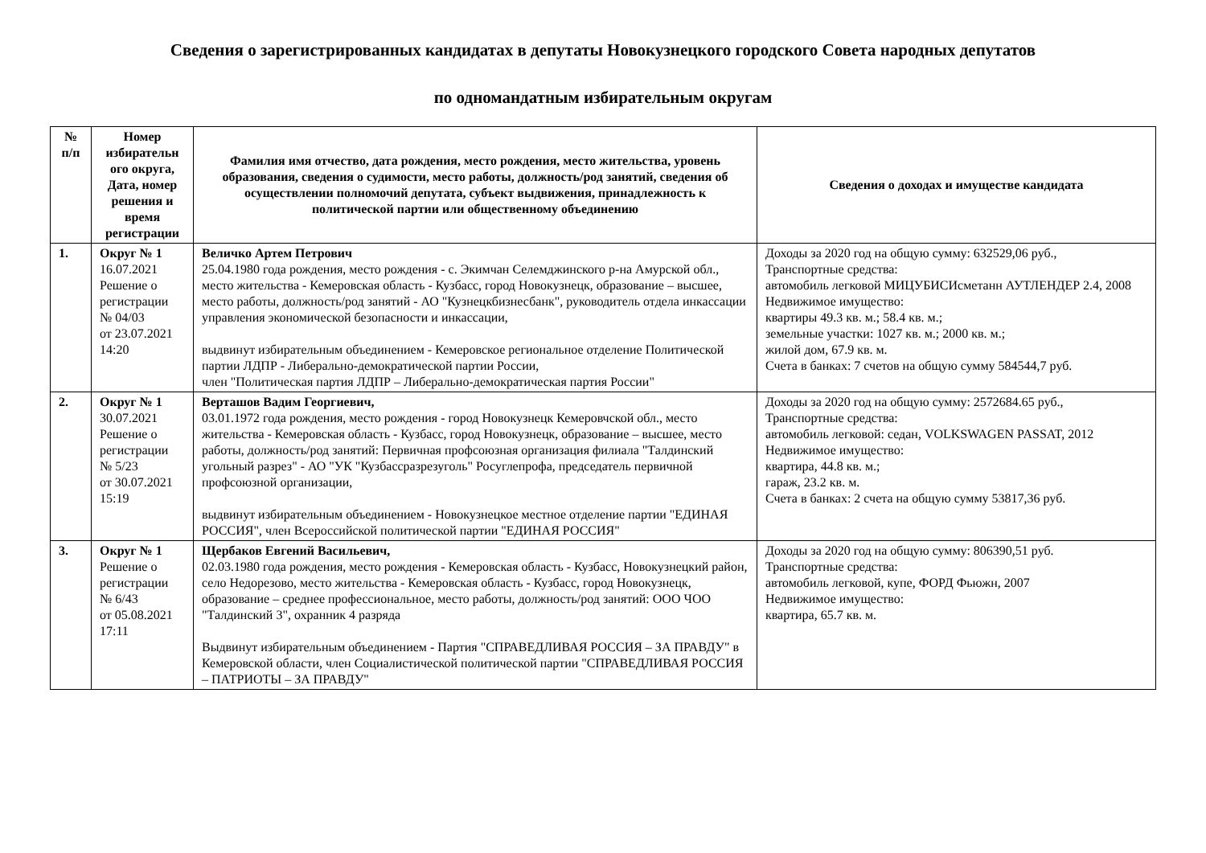Сведения о зарегистрированных кандидатах в депутаты Новокузнецкого городского Совета народных депутатов
по одномандатным избирательным округам
| № п/п | Номер избирательн ого округа, Дата, номер решения и время регистрации | Фамилия имя отчество, дата рождения, место рождения, место жительства, уровень образования, сведения о судимости, место работы, должность/род занятий, сведения об осуществлении полномочий депутата, субъект выдвижения, принадлежность к политической партии или общественному объединению | Сведения о доходах и имуществе кандидата |
| --- | --- | --- | --- |
| 1. | Округ № 1 16.07.2021 Решение о регистрации № 04/03 от 23.07.2021 14:20 | Величко Артем Петрович 25.04.1980 года рождения, место рождения - с. Экимчан Селемджинского р-на Амурской обл., место жительства - Кемеровская область - Кузбасс, город Новокузнецк, образование – высшее, место работы, должность/род занятий - АО "Кузнецкбизнесбанк", руководитель отдела инкассации управления экономической безопасности и инкассации, выдвинут избирательным объединением - Кемеровское региональное отделение Политической партии ЛДПР - Либерально-демократической партии России, член "Политическая партия ЛДПР – Либерально-демократическая партия России" | Доходы за 2020 год на общую сумму: 632529,06 руб., Транспортные средства: автомобиль легковой МИЦУБИСИсметанн АУТЛЕНДЕР 2.4, 2008 Недвижимое имущество: квартиры 49.3 кв. м.; 58.4 кв. м.; земельные участки: 1027 кв. м.; 2000 кв. м.; жилой дом, 67.9 кв. м. Счета в банках: 7 счетов на общую сумму 584544,7 руб. |
| 2. | Округ № 1 30.07.2021 Решение о регистрации № 5/23 от 30.07.2021 15:19 | Верташов Вадим Георгиевич, 03.01.1972 года рождения, место рождения - город Новокузнецк Кемеровчской обл., место жительства - Кемеровская область - Кузбасс, город Новокузнецк, образование – высшее, место работы, должность/род занятий: Первичная профсоюзная организация филиала "Талдинский угольный разрез" - АО "УК "Кузбассразрезуголь" Росуглепрофа, председатель первичной профсоюзной организации, выдвинут избирательным объединением - Новокузнецкое местное отделение партии "ЕДИНАЯ РОССИЯ", член Всероссийской политической партии "ЕДИНАЯ РОССИЯ" | Доходы за 2020 год на общую сумму: 2572684.65 руб., Транспортные средства: автомобиль легковой: седан, VOLKSWAGEN PASSAT, 2012 Недвижимое имущество: квартира, 44.8 кв. м.; гараж, 23.2 кв. м. Счета в банках: 2 счета на общую сумму 53817,36 руб. |
| 3. | Округ № 1 Решение о регистрации № 6/43 от 05.08.2021 17:11 | Щербаков Евгений Васильевич, 02.03.1980 года рождения, место рождения - Кемеровская область - Кузбасс, Новокузнецкий район, село Недорезово, место жительства - Кемеровская область - Кузбасс, город Новокузнецк, образование – среднее профессиональное, место работы, должность/род занятий: ООО ЧОО "Талдинский 3", охранник 4 разряда Выдвинут избирательным объединением - Партия "СПРАВЕДЛИВАЯ РОССИЯ – ЗА ПРАВДУ" в Кемеровской области, член Социалистической политической партии "СПРАВЕДЛИВАЯ РОССИЯ – ПАТРИОТЫ – ЗА ПРАВДУ" | Доходы за 2020 год на общую сумму: 806390,51 руб. Транспортные средства: автомобиль легковой, купе, ФОРД Фьюжн, 2007 Недвижимое имущество: квартира, 65.7 кв. м. |